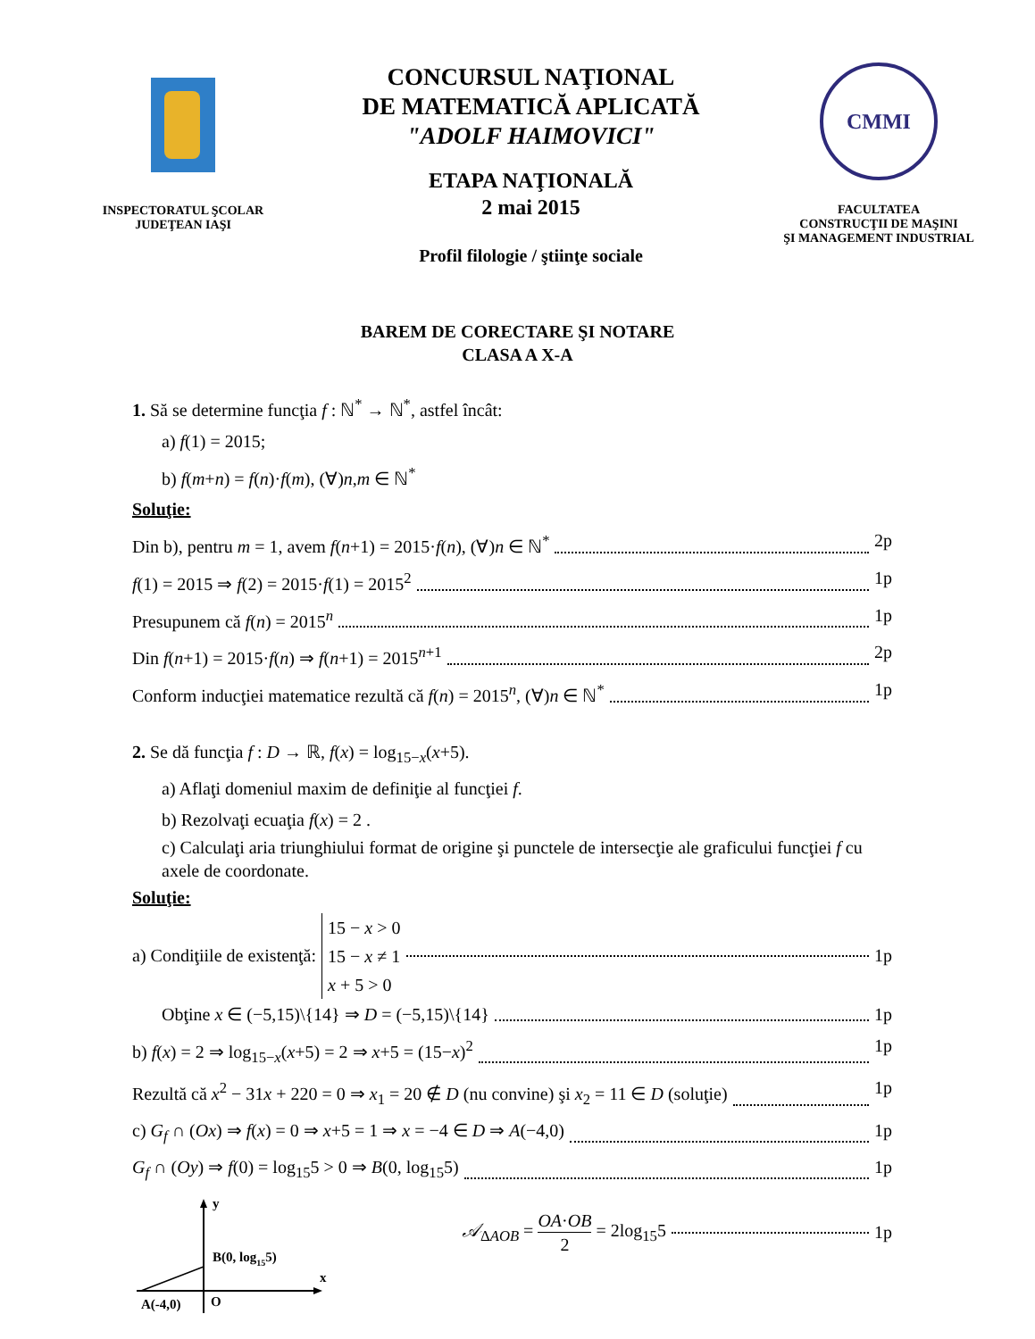INSPECTORATUL ŞCOLAR
JUDEŢEAN IAŞI
CONCURSUL NAŢIONAL
DE MATEMATICĂ APLICATĂ
"ADOLF HAIMOVICI"
ETAPA NAŢIONALĂ
2 mai 2015
Profil filologie / ştiinţe sociale
CMMI
FACULTATEA
CONSTRUCŢII DE MAŞINI
ŞI MANAGEMENT INDUSTRIAL
BAREM DE CORECTARE ŞI NOTARE
CLASA A X-A
1. Să se determine funcţia f : ℕ<sup>*</sup> → ℕ<sup>*</sup>, astfel încât:
a) f(1) = 2015;
b) f(m+n) = f(n)·f(m), (∀)n,m ∈ ℕ<sup>*</sup>
Soluţie:
Din b), pentru m = 1, avem f(n+1) = 2015·f(n), (∀)n ∈ ℕ<sup>*</sup> 2p
f(1) = 2015 ⇒ f(2) = 2015·f(1) = 2015<sup>2</sup> 1p
Presupunem că f(n) = 2015<sup>n</sup> 1p
Din f(n+1) = 2015·f(n) ⇒ f(n+1) = 2015<sup>n+1</sup> 2p
Conform inducţiei matematice rezultă că f(n) = 2015<sup>n</sup>, (∀)n ∈ ℕ<sup>*</sup> 1p
2. Se dă funcţia f : D → ℝ, f(x) = log<sub>15−x</sub>(x+5).
a) Aflaţi domeniul maxim de definiţie al funcţiei f.
b) Rezolvaţi ecuaţia f(x) = 2 .
c) Calculaţi aria triunghiului format de origine şi punctele de intersecţie ale graficului funcţiei f cu axele de coordonate.
Soluţie:
a) Condiţiile de existenţă: 15 − x > 0
15 − x ≠ 1
x + 5 > 0 1p
Obţine x ∈ (−5,15)\{14} ⇒ D = (−5,15)\{14} 1p
b) f(x) = 2 ⇒ log<sub>15−x</sub>(x+5) = 2 ⇒ x+5 = (15−x)<sup>2</sup> 1p
Rezultă că x<sup>2</sup> − 31x + 220 = 0 ⇒ x<sub>1</sub> = 20 ∉ D (nu convine) şi x<sub>2</sub> = 11 ∈ D (soluţie) 1p
c) G<sub>f</sub> ∩ (Ox) ⇒ f(x) = 0 ⇒ x+5 = 1 ⇒ x = −4 ∈ D ⇒ A(−4,0) 1p
G<sub>f</sub> ∩ (Oy) ⇒ f(0) = log<sub>15</sub>5 > 0 ⇒ B(0, log<sub>15</sub>5) 1p
y
x
B(0, log155)
A(-4,0)
O
𝒜<sub>ΔAOB</sub> = OA·OB 2 = 2log<sub>15</sub>5 1p